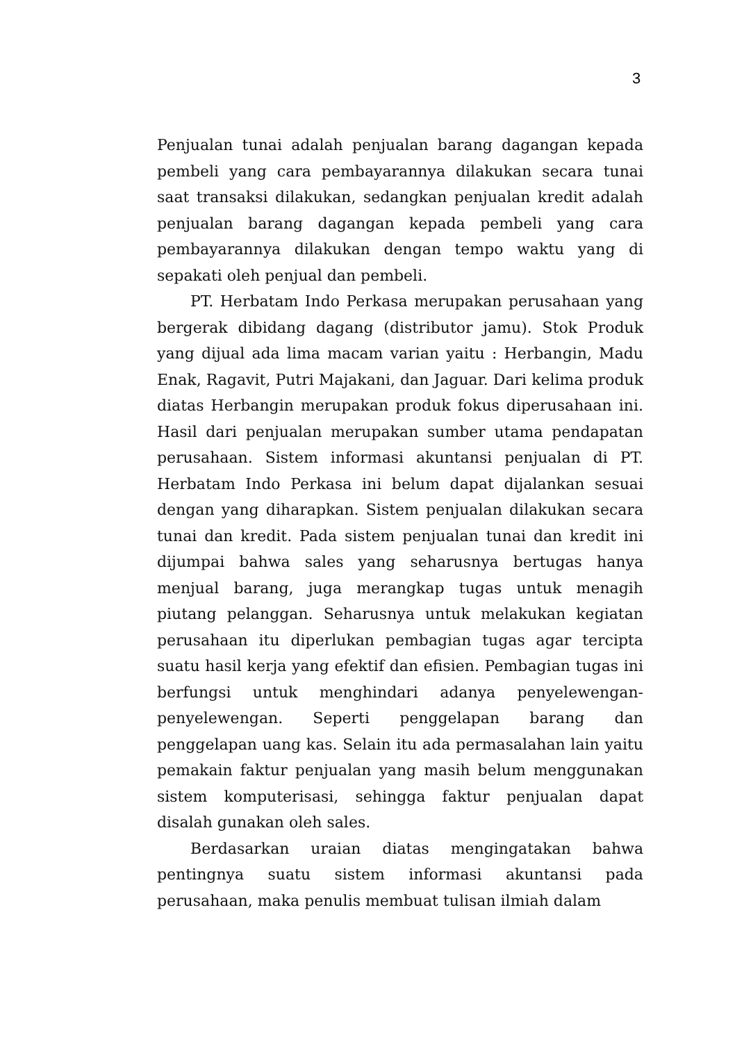3
Penjualan tunai adalah penjualan barang dagangan kepada pembeli yang cara pembayarannya dilakukan secara tunai saat transaksi dilakukan, sedangkan penjualan kredit adalah penjualan barang dagangan kepada pembeli yang cara pembayarannya dilakukan dengan tempo waktu yang di sepakati oleh penjual dan pembeli.
PT. Herbatam Indo Perkasa merupakan perusahaan yang bergerak dibidang dagang (distributor jamu). Stok Produk yang dijual ada lima macam varian yaitu : Herbangin, Madu Enak, Ragavit, Putri Majakani, dan Jaguar. Dari kelima produk diatas Herbangin merupakan produk fokus diperusahaan ini. Hasil dari penjualan merupakan sumber utama pendapatan perusahaan. Sistem informasi akuntansi penjualan di PT. Herbatam Indo Perkasa ini belum dapat dijalankan sesuai dengan yang diharapkan. Sistem penjualan dilakukan secara tunai dan kredit. Pada sistem penjualan tunai dan kredit ini dijumpai bahwa sales yang seharusnya bertugas hanya menjual barang, juga merangkap tugas untuk menagih piutang pelanggan. Seharusnya untuk melakukan kegiatan perusahaan itu diperlukan pembagian tugas agar tercipta suatu hasil kerja yang efektif dan efisien. Pembagian tugas ini berfungsi untuk menghindari adanya penyelewengan-penyelewengan. Seperti penggelapan barang dan penggelapan uang kas. Selain itu ada permasalahan lain yaitu pemakain faktur penjualan yang masih belum menggunakan sistem komputerisasi, sehingga faktur penjualan dapat disalah gunakan oleh sales.
Berdasarkan uraian diatas mengingatakan bahwa pentingnya suatu sistem informasi akuntansi pada perusahaan, maka penulis membuat tulisan ilmiah dalam